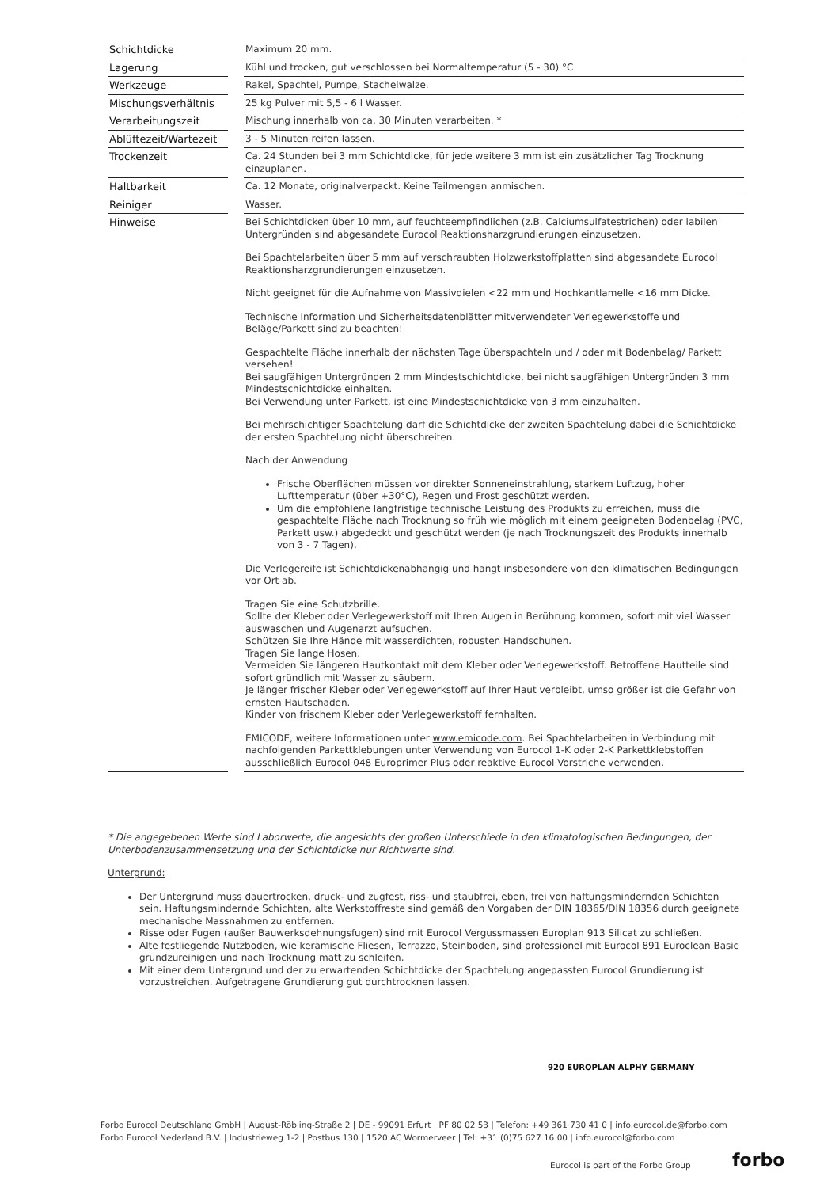| Schichtdicke | | Maximum 20 mm. |
| Lagerung | | Kühl und trocken, gut verschlossen bei Normaltemperatur (5 - 30) °C |
| Werkzeuge | | Rakel, Spachtel, Pumpe, Stachelwalze. |
| Mischungsverhältnis | | 25 kg Pulver mit 5,5 - 6 l Wasser. |
| Verarbeitungszeit | | Mischung innerhalb von ca. 30 Minuten verarbeiten. * |
| Ablüftezeit/Wartezeit | | 3 - 5 Minuten reifen lassen. |
| Trockenzeit | | Ca. 24 Stunden bei 3 mm Schichtdicke, für jede weitere 3 mm ist ein zusätzlicher Tag Trocknung einzuplanen. |
| Haltbarkeit | | Ca. 12 Monate, originalverpackt. Keine Teilmengen anmischen. |
| Reiniger | | Wasser. |
| Hinweise | | Bei Schichtdicken über 10 mm, auf feuchteempfindlichen (z.B. Calciumsulfatestrichen) oder labilen Untergründen sind abgesandete Eurocol Reaktionsharzgrundierungen einzusetzen. Bei Spachtelarbeiten über 5 mm auf verschraubten Holzwerkstoffplatten sind abgesandete Eurocol Reaktionsharzgrundierungen einzusetzen. Nicht geeignet für die Aufnahme von Massivdielen <22 mm und Hochkantlamelle <16 mm Dicke. Technische Information und Sicherheitsdatenblätter mitverwendeter Verlegewerkstoffe und Beläge/Parkett sind zu beachten! Gespachtelte Fläche innerhalb der nächsten Tage überspachteln und / oder mit Bodenbelag/ Parkett versehen! Bei saugfähigen Untergründen 2 mm Mindestschichtdicke, bei nicht saugfähigen Untergründen 3 mm Mindestschichtdicke einhalten. Bei Verwendung unter Parkett, ist eine Mindestschichtdicke von 3 mm einzuhalten. Bei mehrschichtiger Spachtelung darf die Schichtdicke der zweiten Spachtelung dabei die Schichtdicke der ersten Spachtelung nicht überschreiten. Nach der Anwendung Frische Oberflächen müssen vor direkter Sonneneinstrahlung, starkem Luftzug, hoher Lufttemperatur (über +30°C), Regen und Frost geschützt werden. Um die empfohlene langfristige technische Leistung des Produkts zu erreichen, muss die gespachtelte Fläche nach Trocknung so früh wie möglich mit einem geeigneten Bodenbelag (PVC, Parkett usw.) abgedeckt und geschützt werden (je nach Trocknungszeit des Produkts innerhalb von 3 - 7 Tagen). Die Verlegereife ist Schichtdickenabhängig und hängt insbesondere von den klimatischen Bedingungen vor Ort ab. Tragen Sie eine Schutzbrille. Sollte der Kleber oder Verlegewerkstoff mit Ihren Augen in Berührung kommen, sofort mit viel Wasser auswaschen und Augenarzt aufsuchen. Schützen Sie Ihre Hände mit wasserdichten, robusten Handschuhen. Tragen Sie lange Hosen. Vermeiden Sie längeren Hautkontakt mit dem Kleber oder Verlegewerkstoff. Betroffene Hautteile sind sofort gründlich mit Wasser zu säubern. Je länger frischer Kleber oder Verlegewerkstoff auf Ihrer Haut verbleibt, umso größer ist die Gefahr von ernsten Hautschäden. Kinder von frischem Kleber oder Verlegewerkstoff fernhalten. EMICODE, weitere Informationen unter www.emicode.com . Bei Spachtelarbeiten in Verbindung mit nachfolgenden Parkettklebungen unter Verwendung von Eurocol 1-K oder 2-K Parkettklebstoffen ausschließlich Eurocol 048 Europrimer Plus oder reaktive Eurocol Vorstriche verwenden. |
* Die angegebenen Werte sind Laborwerte, die angesichts der großen Unterschiede in den klimatologischen Bedingungen, der Unterbodenzusammensetzung und der Schichtdicke nur Richtwerte sind.
Untergrund:
Der Untergrund muss dauertrocken, druck- und zugfest, riss- und staubfrei, eben, frei von haftungsmindernden Schichten sein. Haftungsmindernde Schichten, alte Werkstoffreste sind gemäß den Vorgaben der DIN 18365/DIN 18356 durch geeignete mechanische Massnahmen zu entfernen.
Risse oder Fugen (außer Bauwerksdehnungsfugen) sind mit Eurocol Vergussmassen Europlan 913 Silicat zu schließen.
Alte festliegende Nutzböden, wie keramische Fliesen, Terrazzo, Steinböden, sind professionel mit Eurocol 891 Euroclean Basic grundzureinigen und nach Trocknung matt zu schleifen.
Mit einer dem Untergrund und der zu erwartenden Schichtdicke der Spachtelung angepassten Eurocol Grundierung ist vorzustreichen. Aufgetragene Grundierung gut durchtrocknen lassen.
920 EUROPLAN ALPHY GERMANY
Forbo Eurocol Deutschland GmbH | August-Röbling-Straße 2 | DE - 99091 Erfurt | PF 80 02 53 | Telefon: +49 361 730 41 0 | info.eurocol.de@forbo.com
Forbo Eurocol Nederland B.V. | Industrieweg 1-2 | Postbus 130 | 1520 AC Wormerveer | Tel: +31 (0)75 627 16 00 | info.eurocol@forbo.com
Eurocol is part of the Forbo Group
forbo